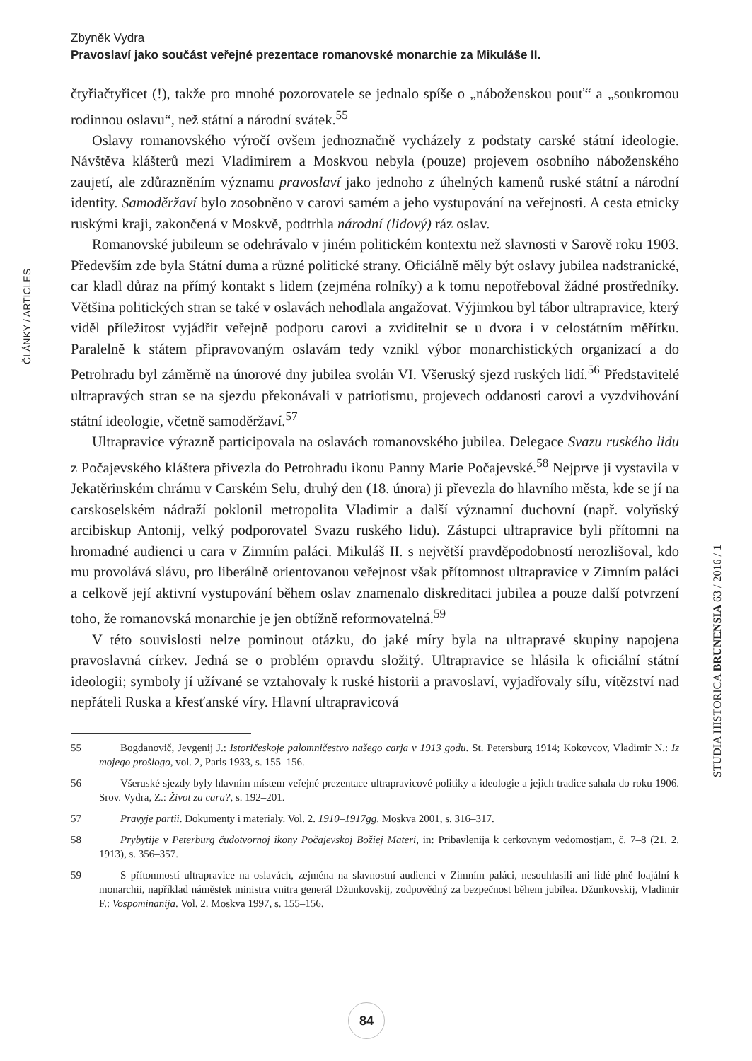Zbyněk Vydra
Pravoslaví jako součást veřejné prezentace romanovské monarchie za Mikuláše II.
ČLÁNKY / ARTICLES
STUDIA HISTORICA BRUNENSIA 63 / 2016 / 1
čtyřiačtyřicet (!), takže pro mnohé pozorovatele se jednalo spíše o „náboženskou pouť“ a „soukromou rodinnou oslavu“, než státní a národní svátek.<sup>55</sup>
Oslavy romanovského výročí ovšem jednoznačně vycházely z podstaty carské státní ideologie. Návštěva klášterů mezi Vladimirem a Moskvou nebyla (pouze) projevem osobního náboženského zaujetí, ale zdůrazněním významu pravoslaví jako jednoho z úhelných kamenů ruské státní a národní identity. Samoděržaví bylo zosobněno v carovi samém a jeho vystupování na veřejnosti. A cesta etnicky ruskými kraji, zakončená v Moskvě, podtrhla národní (lidový) ráz oslav.
Romanovské jubileum se odehrávalo v jiném politickém kontextu než slavnosti v Sarově roku 1903. Především zde byla Státní duma a různé politické strany. Oficiálně měly být oslavy jubilea nadstranické, car kladl důraz na přímý kontakt s lidem (zejména rolníky) a k tomu nepotřeboval žádné prostředníky. Většina politických stran se také v oslavách nehodlala angažovat. Výjimkou byl tábor ultrapravice, který viděl příležitost vyjádřit veřejně podporu carovi a zviditelnit se u dvora i v celostátním měřítku. Paralelně k státem připravovaným oslavám tedy vznikl výbor monarchistických organizací a do Petrohradu byl záměrně na únorové dny jubilea svolán VI. Všeruský sjezd ruských lidí.<sup>56</sup> Představitelé ultrapravých stran se na sjezdu překonávali v patriotismu, projevech oddanosti carovi a vyzdvihování státní ideologie, včetně samoděržaví.<sup>57</sup>
Ultrapravice výrazně participovala na oslavách romanovského jubilea. Delegace Svazu ruského lidu z Počajevského kláštera přivezla do Petrohradu ikonu Panny Marie Počajevské.<sup>58</sup> Nejprve ji vystavila v Jekatěrinském chrámu v Carském Selu, druhý den (18. února) ji převezla do hlavního města, kde se jí na carskoselském nádraží poklonil metropolita Vladimir a další významní duchovní (např. volyňský arcibiskup Antonij, velký podporovatel Svazu ruského lidu). Zástupci ultrapravice byli přítomni na hromadné audienci u cara v Zimním paláci. Mikuláš II. s největší pravděpodobností nerozlišoval, kdo mu provolává slávu, pro liberálně orientovanou veřejnost však přítomnost ultrapravice v Zimním paláci a celkově její aktivní vystupování během oslav znamenalo diskreditaci jubilea a pouze další potvrzení toho, že romanovská monarchie je jen obtížně reformovatelná.<sup>59</sup>
V této souvislosti nelze pominout otázku, do jaké míry byla na ultrapravé skupiny napojena pravoslavná církev. Jedná se o problém opravdu složitý. Ultrapravice se hlásila k oficiální státní ideologii; symboly jí užívané se vztahovaly k ruské historii a pravoslaví, vyjadřovaly sílu, vítězství nad nepřáteli Ruska a křesťanské víry. Hlavní ultrapravicová
55 Bogdanovič, Jevgenij J.: Istoričeskoje palomničestvo našego carja v 1913 godu. St. Petersburg 1914; Kokovcov, Vladimir N.: Iz mojego prošlogo, vol. 2, Paris 1933, s. 155–156.
56 Všeruské sjezdy byly hlavním místem veřejné prezentace ultrapravicové politiky a ideologie a jejich tradice sahala do roku 1906. Srov. Vydra, Z.: Život za cara?, s. 192–201.
57 Pravyje partii. Dokumenty i materialy. Vol. 2. 1910–1917gg. Moskva 2001, s. 316–317.
58 Prybytije v Peterburg čudotvornoj ikony Počajevskoj Božiej Materi, in: Pribavlenija k cerkovnym vedomostjam, č. 7–8 (21. 2. 1913), s. 356–357.
59 S přítomností ultrapravice na oslavách, zejména na slavnostní audienci v Zimním paláci, nesouhlasili ani lidé plně loajální k monarchii, například náměstek ministra vnitra generál Džunkovskij, zodpovědný za bezpečnost během jubilea. Džunkovskij, Vladimir F.: Vospominanija. Vol. 2. Moskva 1997, s. 155–156.
84